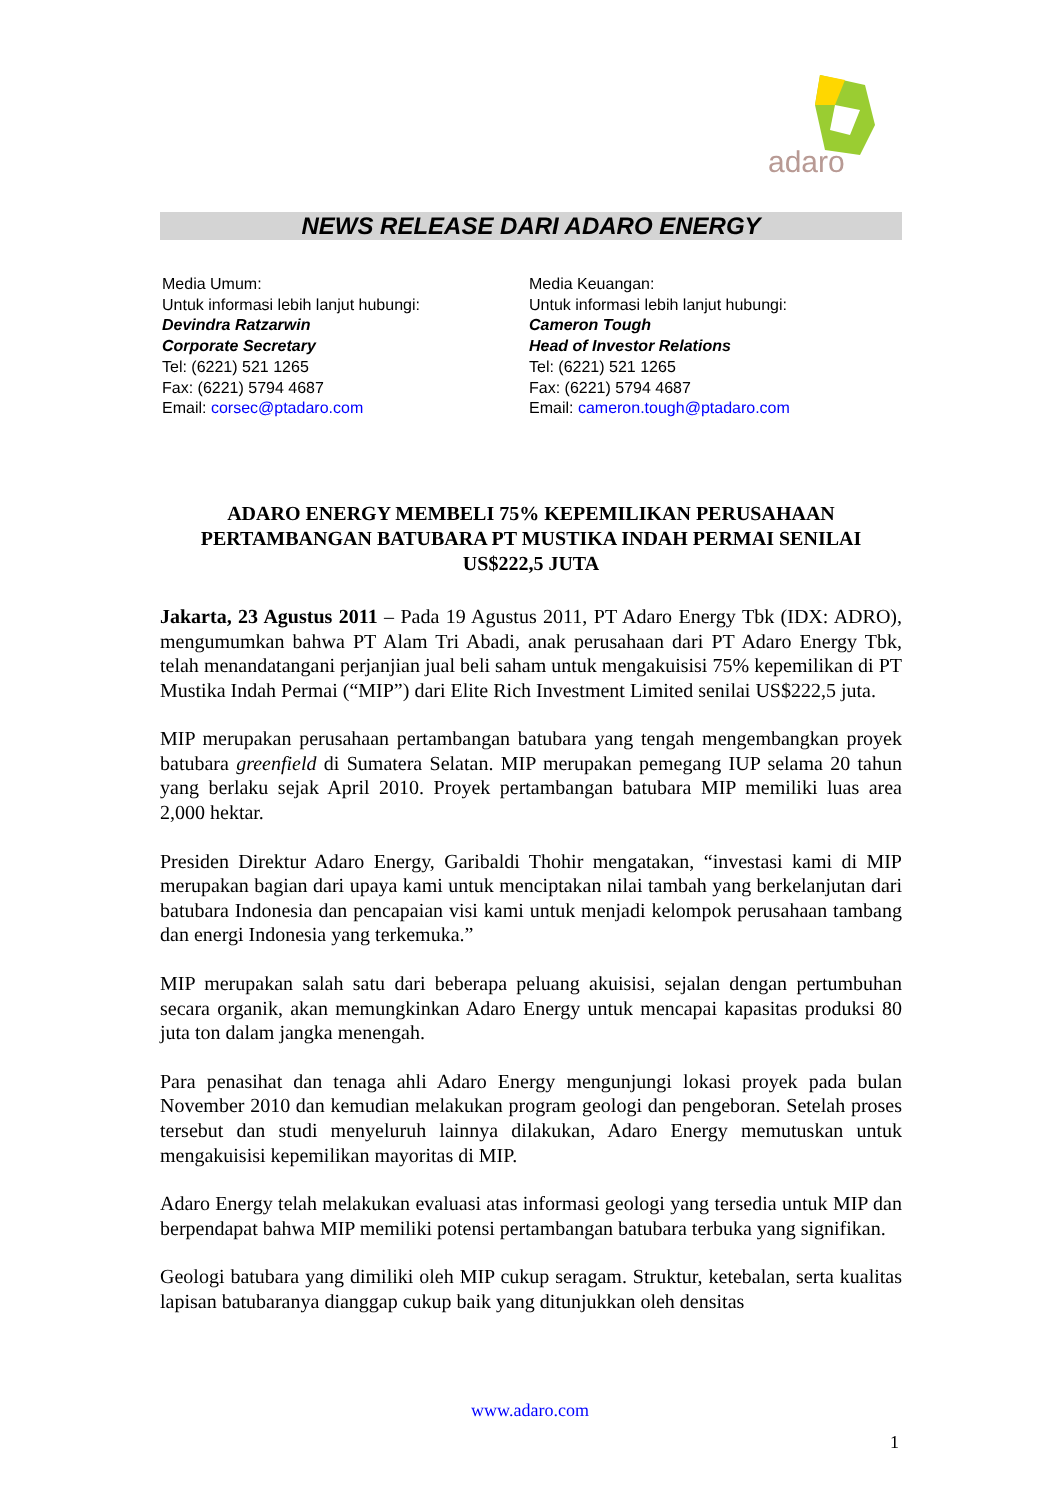adaro
NEWS RELEASE DARI ADARO ENERGY
Media Umum:
Untuk informasi lebih lanjut hubungi:
Devindra Ratzarwin
Corporate Secretary
Tel: (6221) 521 1265
Fax: (6221) 5794 4687
Email: corsec@ptadaro.com
Media Keuangan:
Untuk informasi lebih lanjut hubungi:
Cameron Tough
Head of Investor Relations
Tel: (6221) 521 1265
Fax: (6221) 5794 4687
Email: cameron.tough@ptadaro.com
ADARO ENERGY MEMBELI 75% KEPEMILIKAN PERUSAHAAN PERTAMBANGAN BATUBARA PT MUSTIKA INDAH PERMAI SENILAI US$222,5 JUTA
Jakarta, 23 Agustus 2011 – Pada 19 Agustus 2011, PT Adaro Energy Tbk (IDX: ADRO), mengumumkan bahwa PT Alam Tri Abadi, anak perusahaan dari PT Adaro Energy Tbk, telah menandatangani perjanjian jual beli saham untuk mengakuisisi 75% kepemilikan di PT Mustika Indah Permai (“MIP”) dari Elite Rich Investment Limited senilai US$222,5 juta.
MIP merupakan perusahaan pertambangan batubara yang tengah mengembangkan proyek batubara greenfield di Sumatera Selatan. MIP merupakan pemegang IUP selama 20 tahun yang berlaku sejak April 2010. Proyek pertambangan batubara MIP memiliki luas area 2,000 hektar.
Presiden Direktur Adaro Energy, Garibaldi Thohir mengatakan, “investasi kami di MIP merupakan bagian dari upaya kami untuk menciptakan nilai tambah yang berkelanjutan dari batubara Indonesia dan pencapaian visi kami untuk menjadi kelompok perusahaan tambang dan energi Indonesia yang terkemuka.”
MIP merupakan salah satu dari beberapa peluang akuisisi, sejalan dengan pertumbuhan secara organik, akan memungkinkan Adaro Energy untuk mencapai kapasitas produksi 80 juta ton dalam jangka menengah.
Para penasihat dan tenaga ahli Adaro Energy mengunjungi lokasi proyek pada bulan November 2010 dan kemudian melakukan program geologi dan pengeboran. Setelah proses tersebut dan studi menyeluruh lainnya dilakukan, Adaro Energy memutuskan untuk mengakuisisi kepemilikan mayoritas di MIP.
Adaro Energy telah melakukan evaluasi atas informasi geologi yang tersedia untuk MIP dan berpendapat bahwa MIP memiliki potensi pertambangan batubara terbuka yang signifikan.
Geologi batubara yang dimiliki oleh MIP cukup seragam. Struktur, ketebalan, serta kualitas lapisan batubaranya dianggap cukup baik yang ditunjukkan oleh densitas
www.adaro.com
1